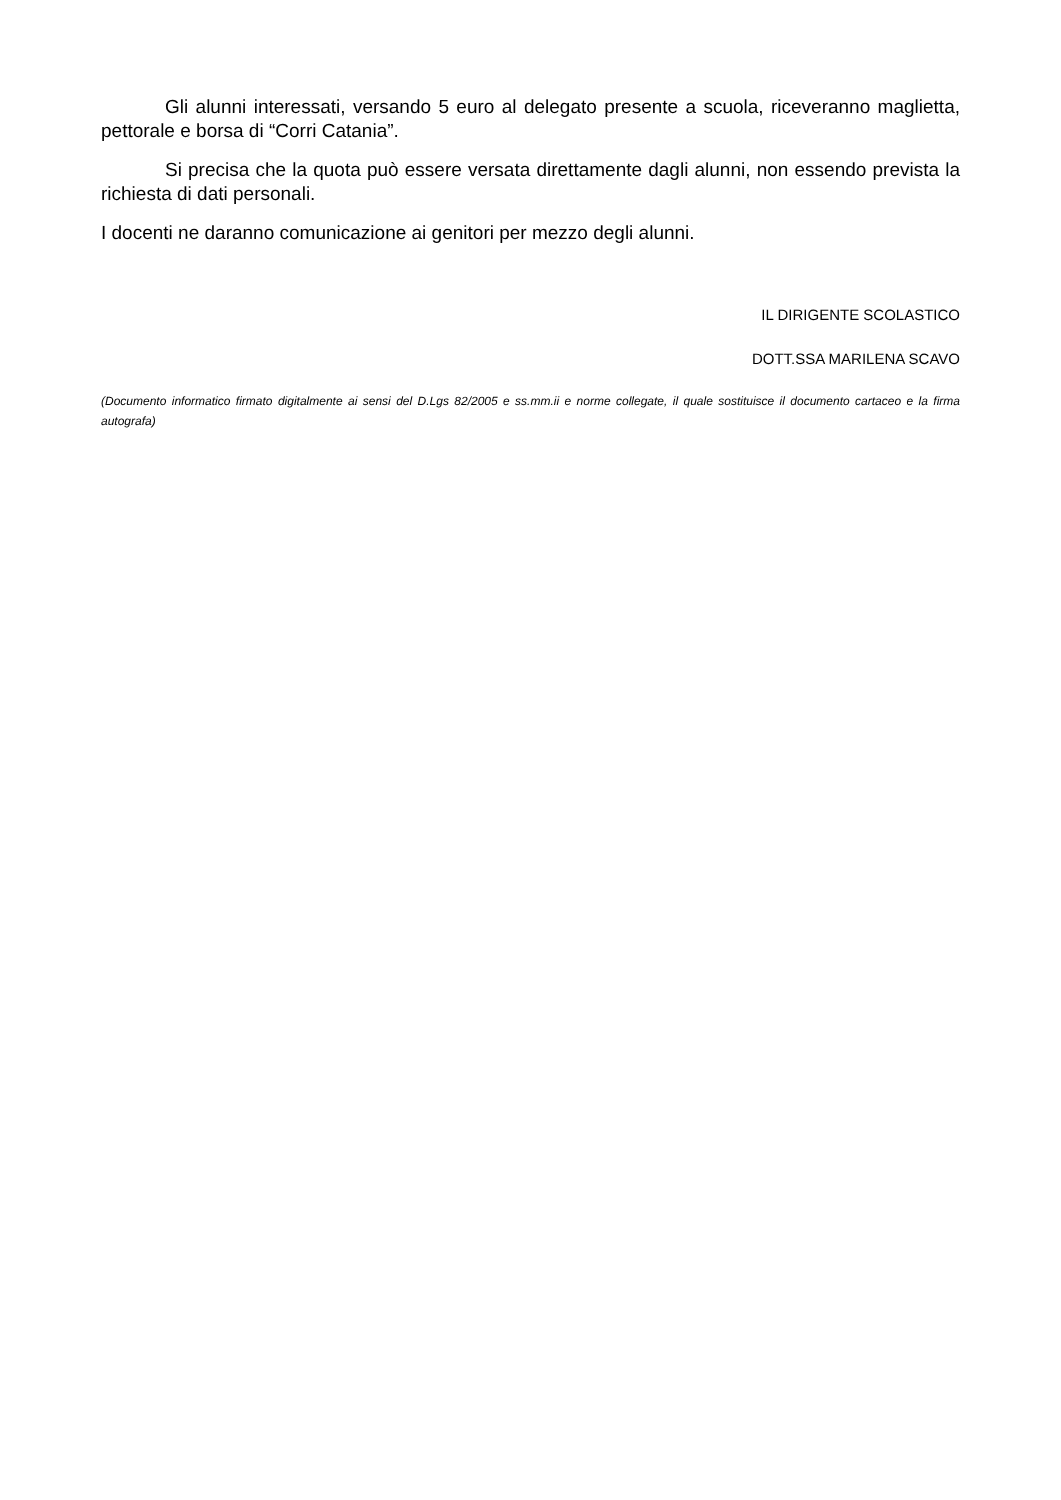Gli alunni interessati, versando 5 euro al delegato presente a scuola, riceveranno maglietta, pettorale e borsa di “Corri Catania”.
Si precisa che la quota può essere versata direttamente dagli alunni, non essendo prevista la richiesta di dati personali.
I docenti ne daranno comunicazione ai genitori per mezzo degli alunni.
IL DIRIGENTE SCOLASTICO
DOTT.SSA MARILENA SCAVO
(Documento informatico firmato digitalmente ai sensi del D.Lgs 82/2005 e ss.mm.ii e norme collegate, il quale sostituisce il documento cartaceo e la firma autografa)